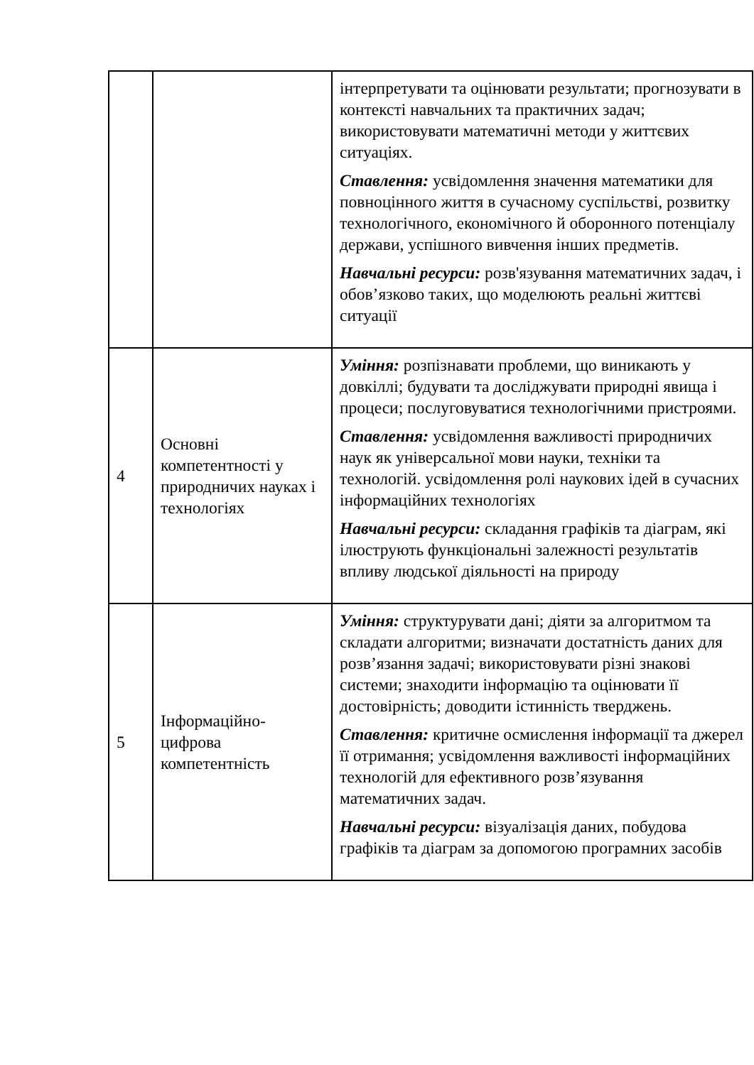| | | інтерпретувати та оцінювати результати; прогнозувати в контексті навчальних та практичних задач; використовувати математичні методи у життєвих ситуаціях. Ставлення: усвідомлення значення математики для повноцінного життя в сучасному суспільстві, розвитку технологічного, економічного й оборонного потенціалу держави, успішного вивчення інших предметів. Навчальні ресурси: розв'язування математичних задач, і обов’язково таких, що моделюють реальні життєві ситуації |
| 4 | Основні компетентності у природничих науках і технологіях | Уміння: розпізнавати проблеми, що виникають у довкіллі; будувати та досліджувати природні явища і процеси; послуговуватися технологічними пристроями. Ставлення: усвідомлення важливості природничих наук як універсальної мови науки, техніки та технологій. усвідомлення ролі наукових ідей в сучасних інформаційних технологіях Навчальні ресурси: складання графіків та діаграм, які ілюструють функціональні залежності результатів впливу людської діяльності на природу |
| 5 | Інформаційно-цифрова компетентність | Уміння: структурувати дані; діяти за алгоритмом та складати алгоритми; визначати достатність даних для розв’язання задачі; використовувати різні знакові системи; знаходити інформацію та оцінювати її достовірність; доводити істинність тверджень. Ставлення: критичне осмислення інформації та джерел її отримання; усвідомлення важливості інформаційних технологій для ефективного розв’язування математичних задач. Навчальні ресурси: візуалізація даних, побудова графіків та діаграм за допомогою програмних засобів |